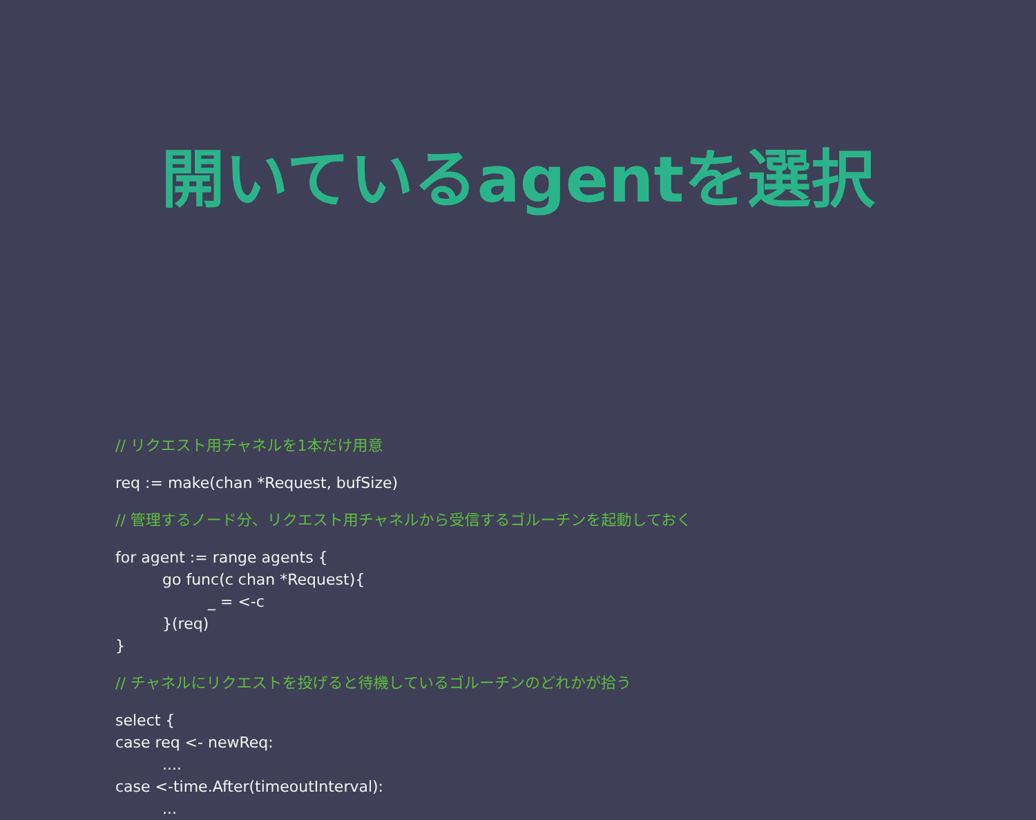開いているagentを選択
// リクエスト用チャネルを1本だけ用意
req := make(chan *Request, bufSize)
// 管理するノード分、リクエスト用チャネルから受信するゴルーチンを起動しておく
for agent := range agents {
go func(c chan *Request){
_ = <-c
}(req)
}
// チャネルにリクエストを投げると待機しているゴルーチンのどれかが拾う
select {
case req <- newReq:
....
case <-time.After(timeoutInterval):
...